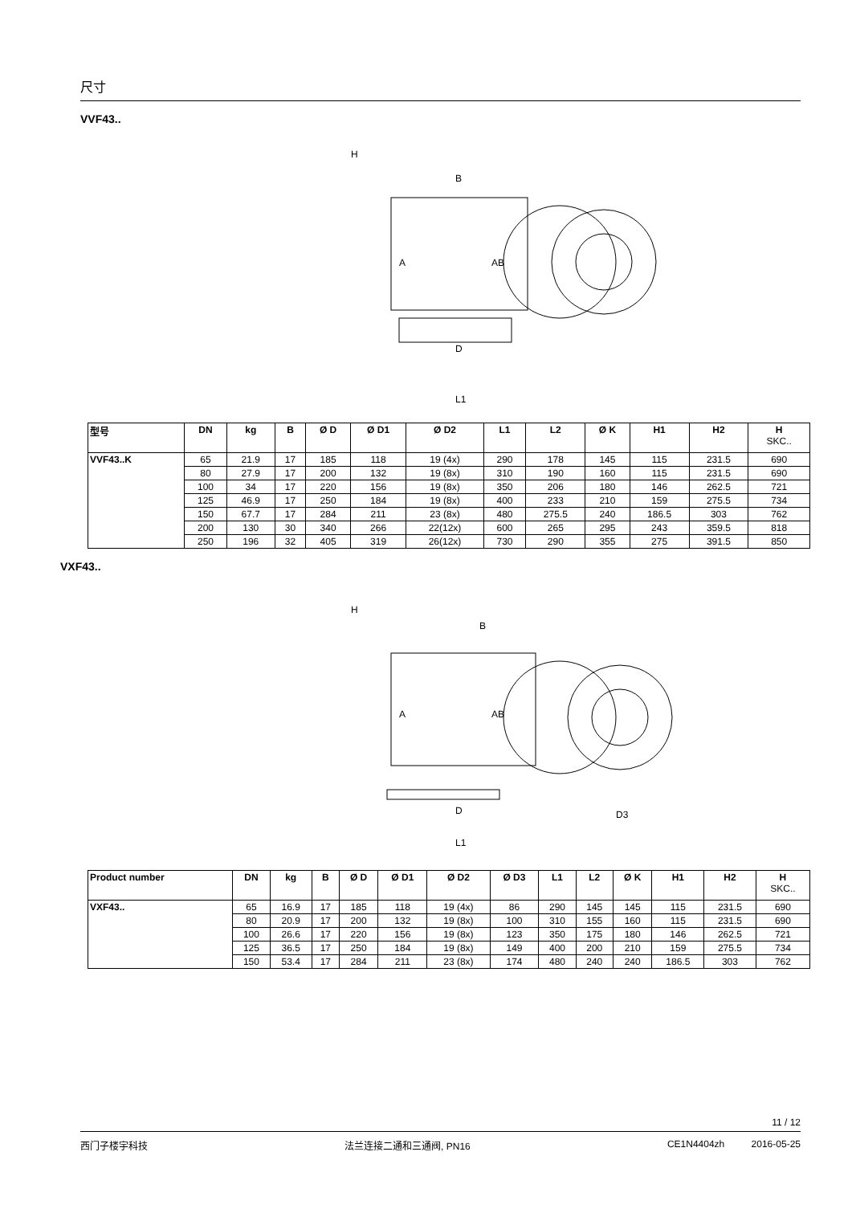尺寸
VVF43..
H
B
A
AB
D
L1
| 型号 | DN | kg | B | Ø D | Ø D1 | Ø D2 | L1 | L2 | Ø K | H1 | H2 | H SKC.. |
| --- | --- | --- | --- | --- | --- | --- | --- | --- | --- | --- | --- | --- |
| VVF43..K | 65 | 21.9 | 17 | 185 | 118 | 19 (4x) | 290 | 178 | 145 | 115 | 231.5 | 690 |
| | 80 | 27.9 | 17 | 200 | 132 | 19 (8x) | 310 | 190 | 160 | 115 | 231.5 | 690 |
| | 100 | 34 | 17 | 220 | 156 | 19 (8x) | 350 | 206 | 180 | 146 | 262.5 | 721 |
| | 125 | 46.9 | 17 | 250 | 184 | 19 (8x) | 400 | 233 | 210 | 159 | 275.5 | 734 |
| | 150 | 67.7 | 17 | 284 | 211 | 23 (8x) | 480 | 275.5 | 240 | 186.5 | 303 | 762 |
| | 200 | 130 | 30 | 340 | 266 | 22(12x) | 600 | 265 | 295 | 243 | 359.5 | 818 |
| | 250 | 196 | 32 | 405 | 319 | 26(12x) | 730 | 290 | 355 | 275 | 391.5 | 850 |
VXF43..
H
B
A
AB
D
D3
L1
| Product number | DN | kg | B | Ø D | Ø D1 | Ø D2 | Ø D3 | L1 | L2 | Ø K | H1 | H2 | H SKC.. |
| --- | --- | --- | --- | --- | --- | --- | --- | --- | --- | --- | --- | --- | --- |
| VXF43.. | 65 | 16.9 | 17 | 185 | 118 | 19 (4x) | 86 | 290 | 145 | 145 | 115 | 231.5 | 690 |
| | 80 | 20.9 | 17 | 200 | 132 | 19 (8x) | 100 | 310 | 155 | 160 | 115 | 231.5 | 690 |
| | 100 | 26.6 | 17 | 220 | 156 | 19 (8x) | 123 | 350 | 175 | 180 | 146 | 262.5 | 721 |
| | 125 | 36.5 | 17 | 250 | 184 | 19 (8x) | 149 | 400 | 200 | 210 | 159 | 275.5 | 734 |
| | 150 | 53.4 | 17 | 284 | 211 | 23 (8x) | 174 | 480 | 240 | 240 | 186.5 | 303 | 762 |
11 / 12
西门子楼宇科技 法兰连接二通和三通阀, PN16 CE1N4404zh 2016-05-25